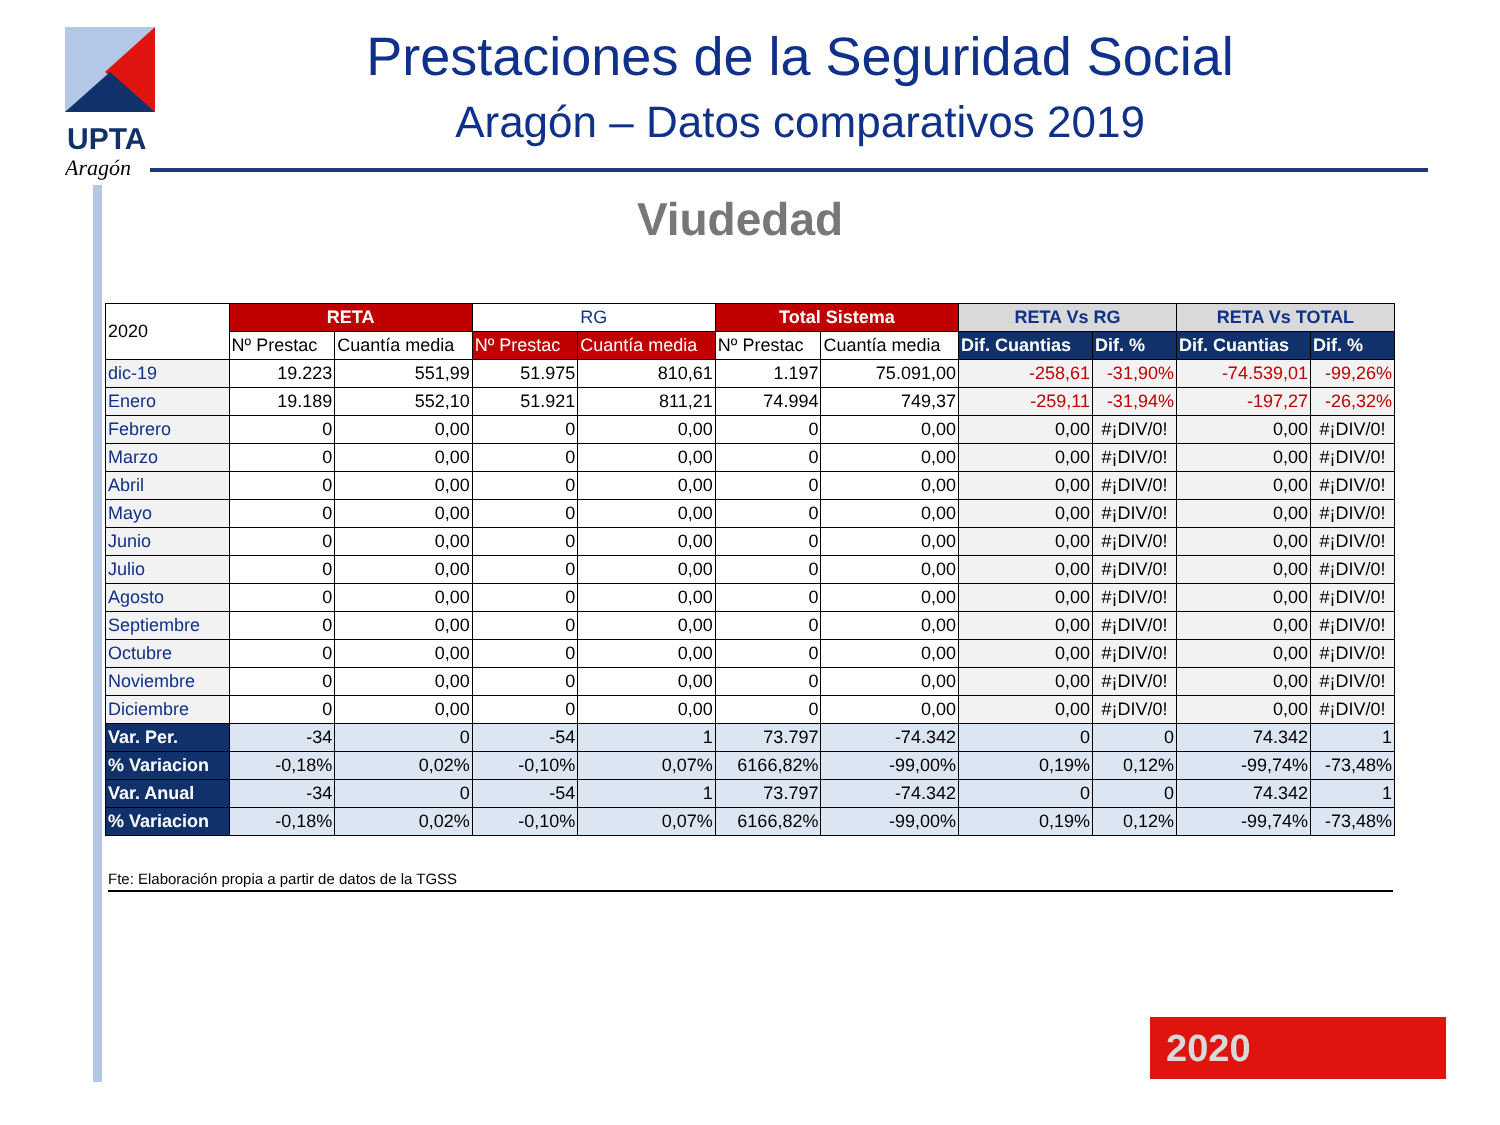UPTA
Aragón
Prestaciones de la Seguridad Social
Aragón – Datos comparativos 2019
Viudedad
| 2020 | RETA | | RG | | Total Sistema | | RETA Vs RG | | RETA Vs TOTAL | |
| --- | --- | --- | --- | --- | --- | --- | --- | --- | --- | --- |
| | Nº Prestac | Cuantía media | Nº Prestac | Cuantía media | Nº Prestac | Cuantía media | Dif. Cuantias | Dif. % | Dif. Cuantias | Dif. % |
| dic-19 | 19.223 | 551,99 | 51.975 | 810,61 | 1.197 | 75.091,00 | -258,61 | -31,90% | -74.539,01 | -99,26% |
| Enero | 19.189 | 552,10 | 51.921 | 811,21 | 74.994 | 749,37 | -259,11 | -31,94% | -197,27 | -26,32% |
| Febrero | 0 | 0,00 | 0 | 0,00 | 0 | 0,00 | 0,00 | #¡DIV/0! | 0,00 | #¡DIV/0! |
| Marzo | 0 | 0,00 | 0 | 0,00 | 0 | 0,00 | 0,00 | #¡DIV/0! | 0,00 | #¡DIV/0! |
| Abril | 0 | 0,00 | 0 | 0,00 | 0 | 0,00 | 0,00 | #¡DIV/0! | 0,00 | #¡DIV/0! |
| Mayo | 0 | 0,00 | 0 | 0,00 | 0 | 0,00 | 0,00 | #¡DIV/0! | 0,00 | #¡DIV/0! |
| Junio | 0 | 0,00 | 0 | 0,00 | 0 | 0,00 | 0,00 | #¡DIV/0! | 0,00 | #¡DIV/0! |
| Julio | 0 | 0,00 | 0 | 0,00 | 0 | 0,00 | 0,00 | #¡DIV/0! | 0,00 | #¡DIV/0! |
| Agosto | 0 | 0,00 | 0 | 0,00 | 0 | 0,00 | 0,00 | #¡DIV/0! | 0,00 | #¡DIV/0! |
| Septiembre | 0 | 0,00 | 0 | 0,00 | 0 | 0,00 | 0,00 | #¡DIV/0! | 0,00 | #¡DIV/0! |
| Octubre | 0 | 0,00 | 0 | 0,00 | 0 | 0,00 | 0,00 | #¡DIV/0! | 0,00 | #¡DIV/0! |
| Noviembre | 0 | 0,00 | 0 | 0,00 | 0 | 0,00 | 0,00 | #¡DIV/0! | 0,00 | #¡DIV/0! |
| Diciembre | 0 | 0,00 | 0 | 0,00 | 0 | 0,00 | 0,00 | #¡DIV/0! | 0,00 | #¡DIV/0! |
| Var. Per. | -34 | 0 | -54 | 1 | 73.797 | -74.342 | 0 | 0 | 74.342 | 1 |
| % Variacion | -0,18% | 0,02% | -0,10% | 0,07% | 6166,82% | -99,00% | 0,19% | 0,12% | -99,74% | -73,48% |
| Var. Anual | -34 | 0 | -54 | 1 | 73.797 | -74.342 | 0 | 0 | 74.342 | 1 |
| % Variacion | -0,18% | 0,02% | -0,10% | 0,07% | 6166,82% | -99,00% | 0,19% | 0,12% | -99,74% | -73,48% |
Fte: Elaboración propia a partir de datos de la TGSS
2020